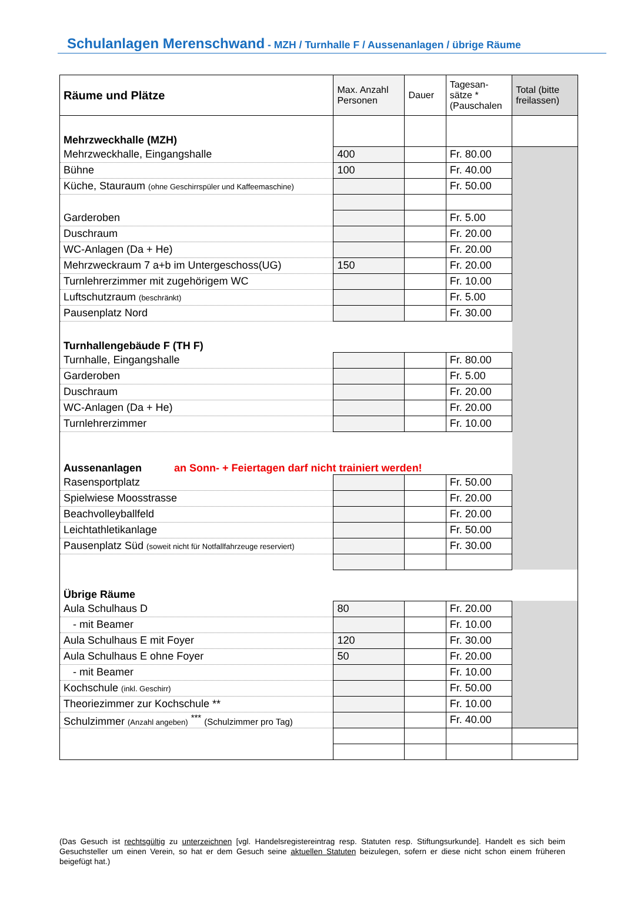Schulanlagen Merenschwand - MZH / Turnhalle F / Aussenanlagen / übrige Räume
| Räume und Plätze | Max. Anzahl Personen | Dauer | Tagesan-sätze * (Pauschalen | Total (bitte freilassen) |
| Mehrzweckhalle (MZH) | | | | |
| Mehrzweckhalle, Eingangshalle | 400 | | Fr. 80.00 | |
| Bühne | 100 | | Fr. 40.00 | |
| Küche, Stauraum (ohne Geschirrspüler und Kaffeemaschine) | | | Fr. 50.00 | |
| Garderoben | | | Fr. 5.00 | |
| Duschraum | | | Fr. 20.00 | |
| WC-Anlagen (Da + He) | | | Fr. 20.00 | |
| Mehrzweckraum 7 a+b im Untergeschoss(UG) | 150 | | Fr. 20.00 | |
| Turnlehrerzimmer mit zugehörigem WC | | | Fr. 10.00 | |
| Luftschutzraum (beschränkt) | | | Fr. 5.00 | |
| Pausenplatz Nord | | | Fr. 30.00 | |
| Turnhallengebäude F (TH F) | | | | |
| Turnhalle, Eingangshalle | | | Fr. 80.00 | |
| Garderoben | | | Fr. 5.00 | |
| Duschraum | | | Fr. 20.00 | |
| WC-Anlagen (Da + He) | | | Fr. 20.00 | |
| Turnlehrerzimmer | | | Fr. 10.00 | |
| Aussenanlagen an Sonn- + Feiertagen darf nicht trainiert werden! | | | | |
| Rasensportplatz | | | Fr. 50.00 | |
| Spielwiese Moosstrasse | | | Fr. 20.00 | |
| Beachvolleyballfeld | | | Fr. 20.00 | |
| Leichtathletikanlage | | | Fr. 50.00 | |
| Pausenplatz Süd (soweit nicht für Notfallfahrzeuge reserviert) | | | Fr. 30.00 | |
| Übrige Räume | | | | |
| Aula Schulhaus D | 80 | | Fr. 20.00 | |
| - mit Beamer | | | Fr. 10.00 | |
| Aula Schulhaus E mit Foyer | 120 | | Fr. 30.00 | |
| Aula Schulhaus E ohne Foyer | 50 | | Fr. 20.00 | |
| - mit Beamer | | | Fr. 10.00 | |
| Kochschule (inkl. Geschirr) | | | Fr. 50.00 | |
| Theoriezimmer zur Kochschule ** | | | Fr. 10.00 | |
| Schulzimmer (Anzahl angeben) <sup>***</sup> (Schulzimmer pro Tag) | | | Fr. 40.00 | |
(Das Gesuch ist rechtsgültig zu unterzeichnen [vgl. Handelsregistereintrag resp. Statuten resp. Stiftungsurkunde]. Handelt es sich beim Gesuchsteller um einen Verein, so hat er dem Gesuch seine aktuellen Statuten beizulegen, sofern er diese nicht schon einem früheren beigefügt hat.)